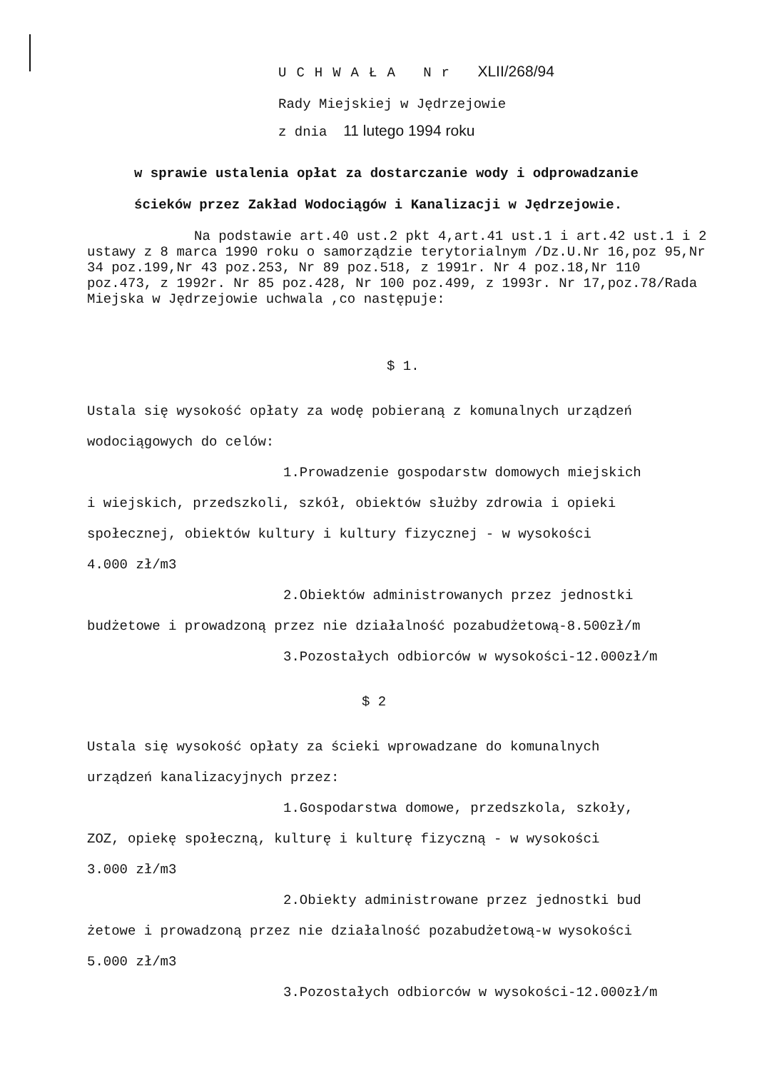UCHWAŁA Nr XLII/268/94
Rady Miejskiej w Jędrzejowie
z dnia 11 lutego 1994 roku
w sprawie ustalenia opłat za dostarczanie wody i odprowadzanie
ścieków przez Zakład Wodociągów i Kanalizacji w Jędrzejowie.
Na podstawie art.40 ust.2 pkt 4,art.41 ust.1 i art.42 ust.1 i 2 ustawy z 8 marca 1990 roku o samorządzie terytorialnym /Dz.U.Nr 16,poz 95,Nr 34 poz.199,Nr 43 poz.253, Nr 89 poz.518, z 1991r. Nr 4 poz.18,Nr 110 poz.473, z 1992r. Nr 85 poz.428, Nr 100 poz.499, z 1993r. Nr 17,poz.78/Rada Miejska w Jędrzejowie uchwala ,co następuje:
$ 1.
Ustala się wysokość opłaty za wodę pobieraną z komunalnych urządzeń
wodociągowych do celów:
1.Prowadzenie gospodarstw domowych miejskich
i wiejskich, przedszkoli, szkół, obiektów służby zdrowia i opieki
społecznej, obiektów kultury i kultury fizycznej - w wysokości
4.000 zł/m3
2.Obiektów administrowanych przez jednostki
budżetowe i prowadzoną przez nie działalność pozabudżetową-8.500zł/m
3.Pozostałych odbiorców w wysokości-12.000zł/m
$ 2
Ustala się wysokość opłaty za ścieki wprowadzane do komunalnych
urządzeń kanalizacyjnych przez:
1.Gospodarstwa domowe, przedszkola, szkoły,
ZOZ, opiekę społeczną, kulturę i kulturę fizyczną - w wysokości
3.000 zł/m3
2.Obiekty administrowane przez jednostki bud
żetowe i prowadzoną przez nie działalność pozabudżetową-w wysokości
5.000 zł/m3
3.Pozostałych odbiorców w wysokości-12.000zł/m